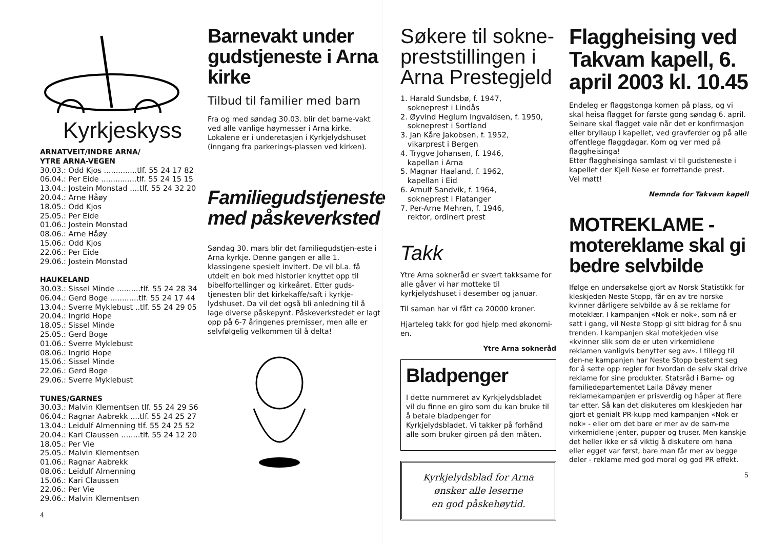Kyrkjeskyss
ARNATVEIT/INDRE ARNA/
YTRE ARNA-VEGEN
30.03.: Odd Kjos ..............tlf. 55 24 17 82
06.04.: Per Eide ...............tlf. 55 24 15 15
13.04.: Jostein Monstad ....tlf. 55 24 32 20
20.04.: Arne Håøy
18.05.: Odd Kjos
25.05.: Per Eide
01.06.: Jostein Monstad
08.06.: Arne Håøy
15.06.: Odd Kjos
22.06.: Per Eide
29.06.: Jostein Monstad
HAUKELAND
30.03.: Sissel Minde ..........tlf. 55 24 28 34
06.04.: Gerd Boge ............tlf. 55 24 17 44
13.04.: Sverre Myklebust ..tlf. 55 24 29 05
20.04.: Ingrid Hope
18.05.: Sissel Minde
25.05.: Gerd Boge
01.06.: Sverre Myklebust
08.06.: Ingrid Hope
15.06.: Sissel Minde
22.06.: Gerd Boge
29.06.: Sverre Myklebust
TUNES/GARNES
30.03.: Malvin Klementsen tlf. 55 24 29 56
06.04.: Ragnar Aabrekk ....tlf. 55 24 25 27
13.04.: Leidulf Almenning tlf. 55 24 25 52
20.04.: Kari Claussen ........tlf. 55 24 12 20
18.05.: Per Vie
25.05.: Malvin Klementsen
01.06.: Ragnar Aabrekk
08.06.: Leidulf Almenning
15.06.: Kari Claussen
22.06.: Per Vie
29.06.: Malvin Klementsen
4
Barnevakt under gudstjeneste i Arna kirke
Tilbud til familier med barn
Fra og med søndag 30.03. blir det barne-vakt ved alle vanlige høymesser i Arna kirke. Lokalene er i underetasjen i Kyrkjelydshuset (inngang fra parkerings-plassen ved kirken).
Familiegudstjeneste med påskeverksted
Søndag 30. mars blir det familiegudstjen-este i Arna kyrkje. Denne gangen er alle 1. klassingene spesielt invitert. De vil bl.a. få utdelt en bok med historier knyttet opp til bibelfortellinger og kirkeåret. Etter guds-tjenesten blir det kirkekaffe/saft i kyrkje-lydshuset. Da vil det også bli anledning til å lage diverse påskepynt. Påskeverkstedet er lagt opp på 6-7 åringenes premisser, men alle er selvfølgelig velkommen til å delta!
Søkere til sokne-preststillingen i Arna Prestegjeld
1. Harald Sundsbø, f. 1947,
sokneprest i Lindås
2. Øyvind Heglum Ingvaldsen, f. 1950,
sokneprest i Sortland
3. Jan Kåre Jakobsen, f. 1952,
vikarprest i Bergen
4. Trygve Johansen, f. 1946,
kapellan i Arna
5. Magnar Haaland, f. 1962,
kapellan i Eid
6. Arnulf Sandvik, f. 1964,
sokneprest i Flatanger
7. Per-Arne Mehren, f. 1946,
rektor, ordinert prest
Takk
Ytre Arna sokneråd er svært takksame for alle gåver vi har motteke til kyrkjelydshuset i desember og januar.
Til saman har vi fått ca 20000 kroner.
Hjarteleg takk for god hjelp med økonomi-en.
Ytre Arna sokneråd
Bladpenger
I dette nummeret av Kyrkjelydsbladet vil du finne en giro som du kan bruke til å betale bladpenger for Kyrkjelydsbladet. Vi takker på forhånd alle som bruker giroen på den måten.
Kyrkjelydsblad for Arna
ønsker alle leserne
en god påskehøytid.
Flaggheising ved Takvam kapell, 6. april 2003 kl. 10.45
Endeleg er flaggstonga komen på plass, og vi skal heisa flagget for første gong søndag 6. april. Seinare skal flagget vaie når det er konfirmasjon eller bryllaup i kapellet, ved gravferder og på alle offentlege flaggdagar. Kom og ver med på flaggheisinga!
Etter flaggheisinga samlast vi til gudsteneste i kapellet der Kjell Nese er forrettande prest.
Vel møtt!
Nemnda for Takvam kapell
MOTREKLAME - motereklame skal gi bedre selvbilde
Ifølge en undersøkelse gjort av Norsk Statistikk for kleskjeden Neste Stopp, får en av tre norske kvinner dårligere selvbilde av å se reklame for moteklær. I kampanjen «Nok er nok», som nå er satt i gang, vil Neste Stopp gi sitt bidrag for å snu trenden. I kampanjen skal motekjeden vise «kvinner slik som de er uten virkemidlene reklamen vanligvis benytter seg av». I tillegg til den-ne kampanjen har Neste Stopp bestemt seg for å sette opp regler for hvordan de selv skal drive reklame for sine produkter. Statsråd i Barne- og familiedepartementet Laila Dåvøy mener reklamekampanjen er prisverdig og håper at flere tar etter. Så kan det diskuteres om kleskjeden har gjort et genialt PR-kupp med kampanjen «Nok er nok» - eller om det bare er mer av de sam-me virkemidlene jenter, pupper og truser. Men kanskje det heller ikke er så viktig å diskutere om høna eller egget var først, bare man får mer av begge deler - reklame med god moral og god PR effekt.
5